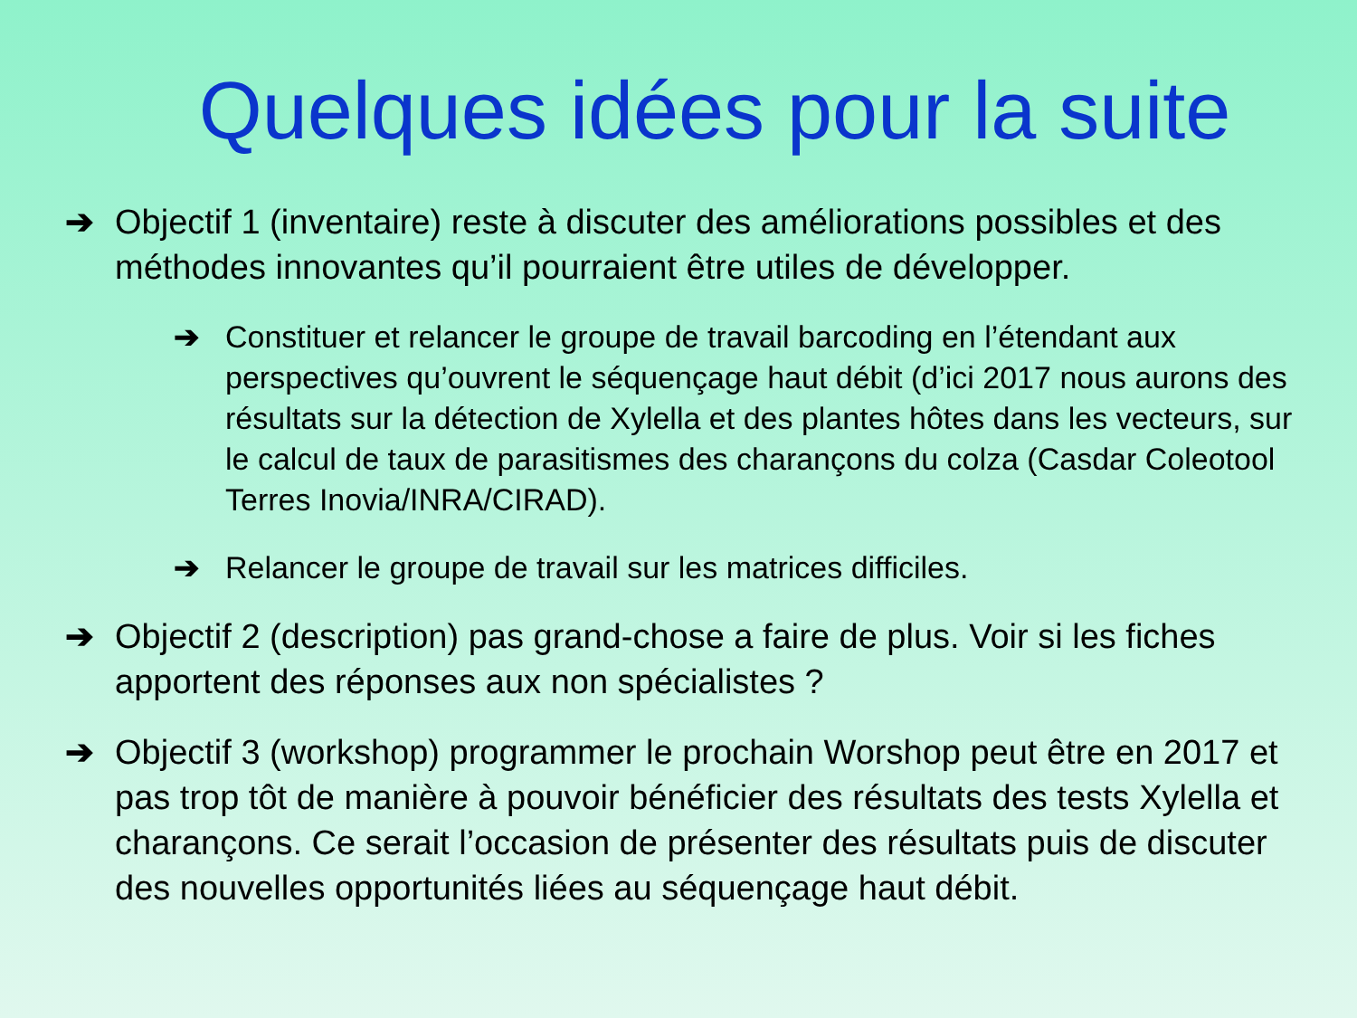Quelques idées pour la suite
➔ Objectif 1 (inventaire) reste à discuter des améliorations possibles et des méthodes innovantes qu’il pourraient être utiles de développer.
➔ Constituer et relancer le groupe de travail barcoding en l’étendant aux perspectives qu’ouvrent le séquençage haut débit (d’ici 2017 nous aurons des résultats sur la détection de Xylella et des plantes hôtes dans les vecteurs, sur le calcul de taux de parasitismes des charançons du colza (Casdar Coleotool Terres Inovia/INRA/CIRAD).
➔ Relancer le groupe de travail sur les matrices difficiles.
➔ Objectif 2 (description) pas grand-chose a faire de plus. Voir si les fiches apportent des réponses aux non spécialistes ?
➔ Objectif 3 (workshop) programmer le prochain Worshop peut être en 2017 et pas trop tôt de manière à pouvoir bénéficier des résultats des tests Xylella et charançons. Ce serait l’occasion de présenter des résultats puis de discuter des nouvelles opportunités liées au séquençage haut débit.